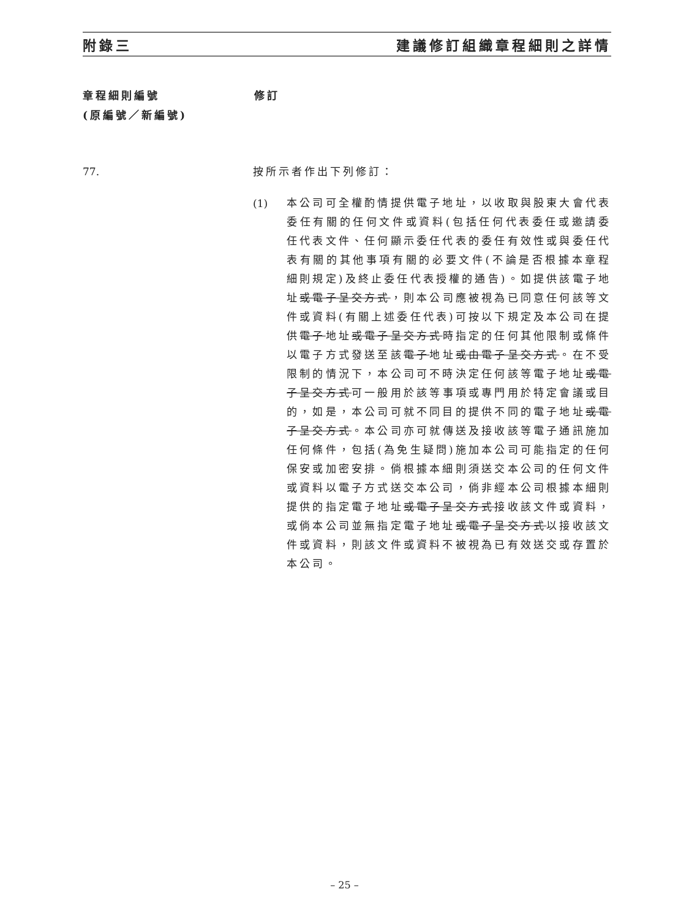附錄三 建議修訂組織章程細則之詳情
章程細則編號
(原編號／新編號)
修訂
77. 按所示者作出下列修訂：
(1)
本公司可全權酌情提供電子地址，以收取與股東大會代表委任有關的任何文件或資料(包括任何代表委任或邀請委任代表文件、任何顯示委任代表的委任有效性或與委任代表有關的其他事項有關的必要文件(不論是否根據本章程細則規定)及終止委任代表授權的通告)。如提供該電子地址或電子呈交方式，則本公司應被視為已同意任何該等文件或資料(有關上述委任代表)可按以下規定及本公司在提供電子地址或電子呈交方式時指定的任何其他限制或條件以電子方式發送至該電子地址或由電子呈交方式。在不受限制的情況下，本公司可不時決定任何該等電子地址或電子呈交方式可一般用於該等事項或專門用於特定會議或目的，如是，本公司可就不同目的提供不同的電子地址或電子呈交方式。本公司亦可就傳送及接收該等電子通訊施加任何條件，包括(為免生疑問)施加本公司可能指定的任何保安或加密安排。倘根據本細則須送交本公司的任何文件或資料以電子方式送交本公司，倘非經本公司根據本細則提供的指定電子地址或電子呈交方式接收該文件或資料，或倘本公司並無指定電子地址或電子呈交方式以接收該文件或資料，則該文件或資料不被視為已有效送交或存置於本公司。
– 25 –